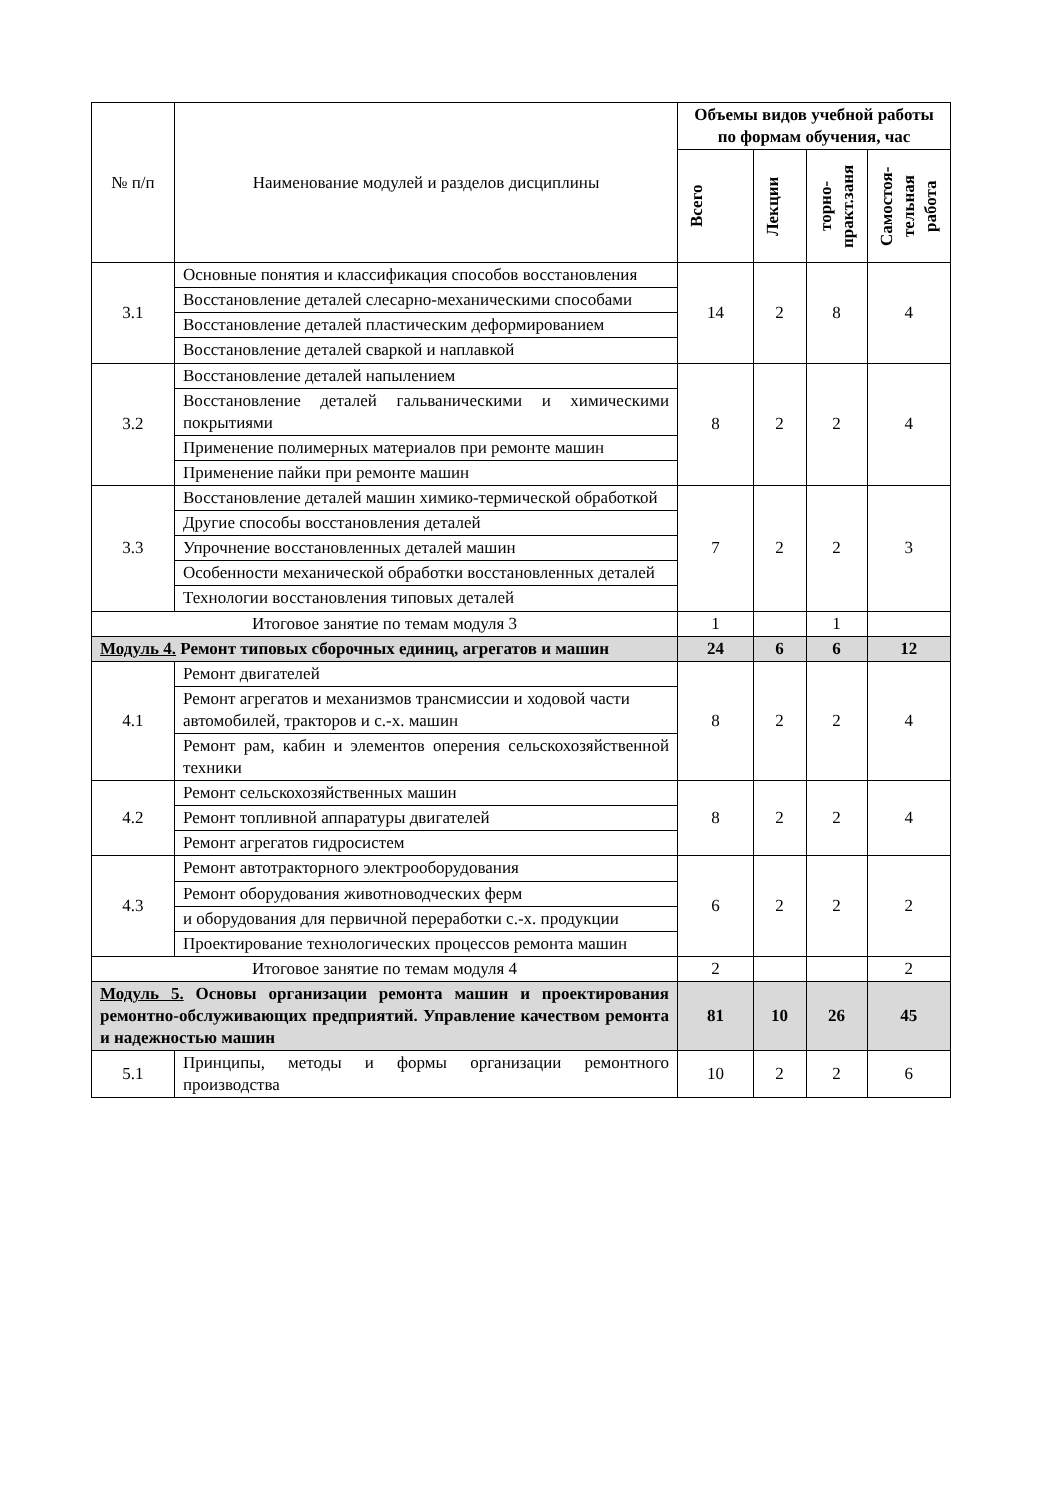| № п/п | Наименование модулей и разделов дисциплины | Объемы видов учебной работы по формам обучения, час | | | |
| --- | --- | --- | --- | --- | --- |
| | | Всего | Лекции | торно-практ.заня | Самостоя-тельная работа |
| 3.1 | Основные понятия и классификация способов восстановления | 14 | 2 | 8 | 4 |
| | Восстановление деталей слесарно-механическими способами | | | | |
| | Восстановление деталей пластическим деформированием | | | | |
| | Восстановление деталей сваркой и наплавкой | | | | |
| 3.2 | Восстановление деталей напылением | 8 | 2 | 2 | 4 |
| | Восстановление деталей гальваническими и химическими покрытиями | | | | |
| | Применение полимерных материалов при ремонте машин | | | | |
| | Применение пайки при ремонте машин | | | | |
| 3.3 | Восстановление деталей машин химико-термической обработкой | 7 | 2 | 2 | 3 |
| | Другие способы восстановления деталей | | | | |
| | Упрочнение восстановленных деталей машин | | | | |
| | Особенности механической обработки восстановленных деталей | | | | |
| | Технологии восстановления типовых деталей | | | | |
| Итоговое занятие по темам модуля 3 | | 1 | | 1 | |
| Модуль 4. Ремонт типовых сборочных единиц, агрегатов и машин | | 24 | 6 | 6 | 12 |
| 4.1 | Ремонт двигателей | 8 | 2 | 2 | 4 |
| | Ремонт агрегатов и механизмов трансмиссии и ходовой части автомобилей, тракторов и с.-х. машин | | | | |
| | Ремонт рам, кабин и элементов оперения сельскохозяйственной техники | | | | |
| 4.2 | Ремонт сельскохозяйственных машин | 8 | 2 | 2 | 4 |
| | Ремонт топливной аппаратуры двигателей | | | | |
| | Ремонт агрегатов гидросистем | | | | |
| 4.3 | Ремонт автотракторного электрооборудования | 6 | 2 | 2 | 2 |
| | Ремонт оборудования животноводческих ферм | | | | |
| | и оборудования для первичной переработки с.-х. продукции | | | | |
| | Проектирование технологических процессов ремонта машин | | | | |
| Итоговое занятие по темам модуля 4 | | 2 | | | 2 |
| Модуль 5. Основы организации ремонта машин и проектирования ремонтно-обслуживающих предприятий. Управление качеством ремонта и надежностью машин | | 81 | 10 | 26 | 45 |
| 5.1 | Принципы, методы и формы организации ремонтного производства | 10 | 2 | 2 | 6 |